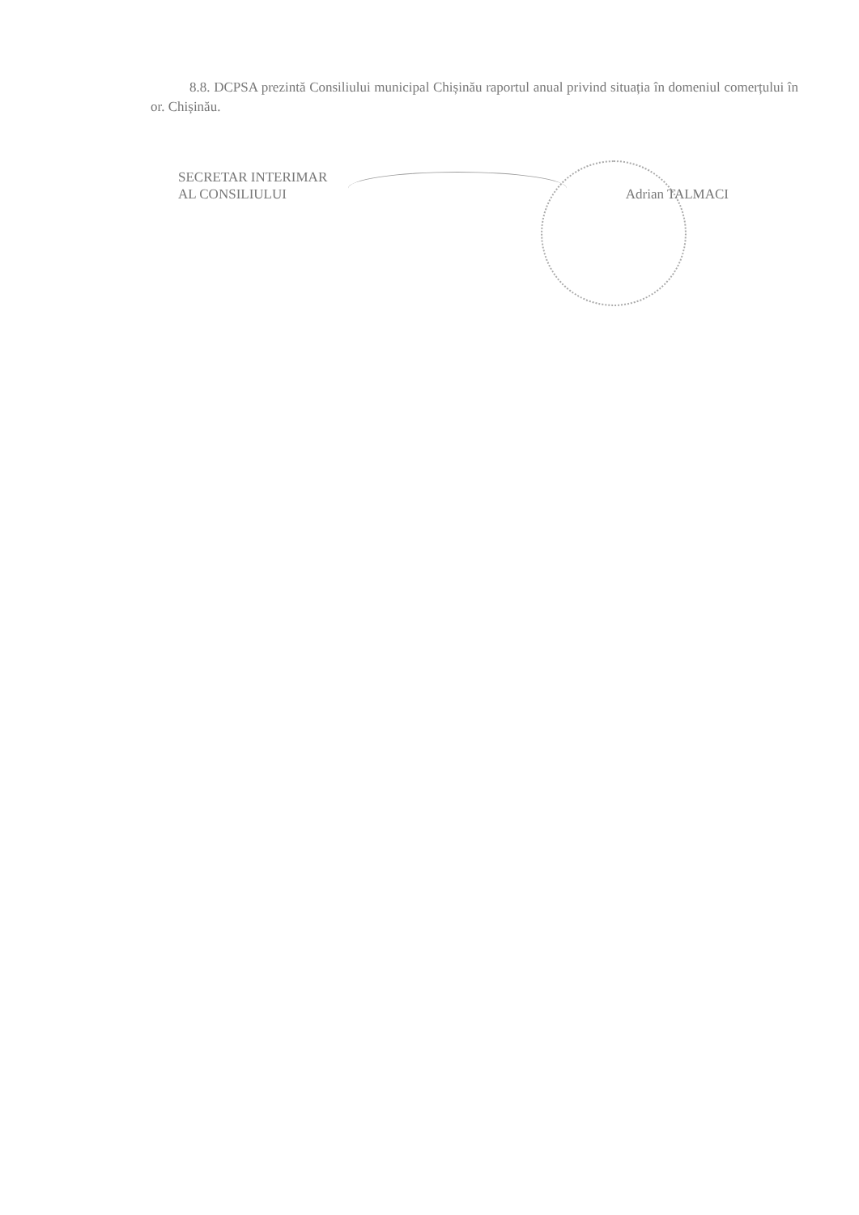8.8. DCPSA prezintă Consiliului municipal Chișinău raportul anual privind situația în domeniul comerțului în or. Chișinău.
SECRETAR INTERIMAR
AL CONSILIULUI
Adrian TALMACI